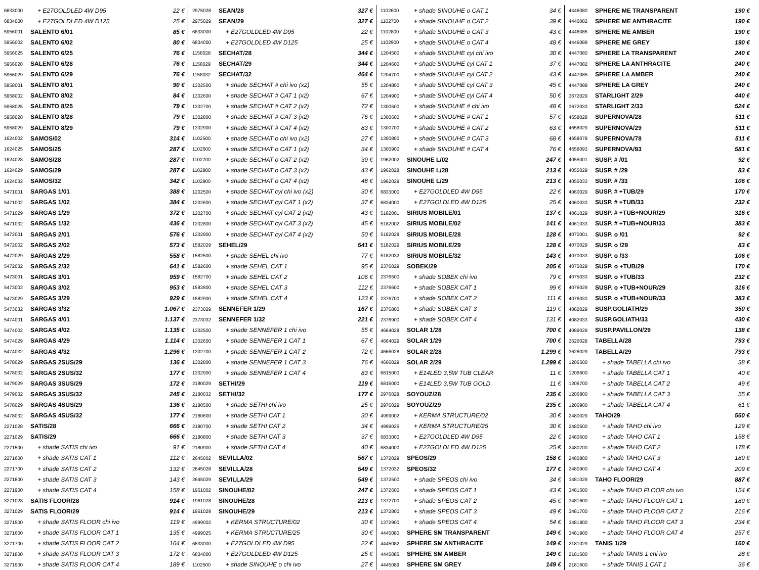| 6833000 | + E27GOLDLED 4W D95 | 22 € |
| 6834000 | + E27GOLDLED 4W D125 | 25 € |
| 5956001 | SALENTO 6/01 | 85 € |
| 5956002 | SALENTO 6/02 | 80 € |
| 5956025 | SALENTO 6/25 | 76 € |
| 5956028 | SALENTO 6/28 | 76 € |
| 5956029 | SALENTO 6/29 | 76 € |
| 5958001 | SALENTO 8/01 | 90 € |
| 5958002 | SALENTO 8/02 | 84 € |
| 5958025 | SALENTO 8/25 | 79 € |
| 5958028 | SALENTO 8/28 | 79 € |
| 5958029 | SALENTO 8/29 | 79 € |
| 1624002 | SAMOS/02 | 314 € |
| 1624025 | SAMOS/25 | 287 € |
| 1624028 | SAMOS/28 | 287 € |
| 1624029 | SAMOS/29 | 287 € |
| 1624032 | SAMOS/32 | 342 € |
| 5471001 | SARGAS 1/01 | 388 € |
| 5471002 | SARGAS 1/02 | 384 € |
| 5471029 | SARGAS 1/29 | 372 € |
| 5471032 | SARGAS 1/32 | 436 € |
| 5472001 | SARGAS 2/01 | 576 € |
| 5472002 | SARGAS 2/02 | 573 € |
| 5472029 | SARGAS 2/29 | 558 € |
| 5472032 | SARGAS 2/32 | 641 € |
| 5473001 | SARGAS 3/01 | 959 € |
| 5473002 | SARGAS 3/02 | 953 € |
| 5473029 | SARGAS 3/29 | 929 € |
| 5473032 | SARGAS 3/32 | 1.067 € |
| 5474001 | SARGAS 4/01 | 1.137 € |
| 5474002 | SARGAS 4/02 | 1.135 € |
| 5474029 | SARGAS 4/29 | 1.114 € |
| 5474032 | SARGAS 4/32 | 1.296 € |
| 5478029 | SARGAS 2SUS/29 | 136 € |
| 5478032 | SARGAS 2SUS/32 | 177 € |
| 5479029 | SARGAS 3SUS/29 | 172 € |
| 5479032 | SARGAS 3SUS/32 | 245 € |
| 5478029 | SARGAS 4SUS/29 | 136 € |
| 5478032 | SARGAS 4SUS/32 | 177 € |
| 2271028 | SATIS/28 | 666 € |
| 2271029 | SATIS/29 | 666 € |
| 2271500 | + shade SATIS chi ivo | 91 € |
| 2271600 | + shade SATIS CAT 1 | 112 € |
| 2271700 | + shade SATIS CAT 2 | 132 € |
| 2271800 | + shade SATIS CAT 3 | 143 € |
| 2271900 | + shade SATIS CAT 4 | 158 € |
| 3271028 | SATIS FLOOR/28 | 914 € |
| 3271029 | SATIS FLOOR/29 | 914 € |
| 3271500 | + shade SATIS FLOOR chi ivo | 119 € |
| 3271600 | + shade SATIS FLOOR CAT 1 | 135 € |
| 3271700 | + shade SATIS FLOOR CAT 2 | 164 € |
| 3271800 | + shade SATIS FLOOR CAT 3 | 172 € |
| 3271900 | + shade SATIS FLOOR CAT 4 | 189 € |
| 2975028 | SEAN/28 | 327 € |
| 2975029 | SEAN/29 | 327 € |
| 6833000 | + E27GOLDLED 4W D95 | 22 € |
| 6834000 | + E27GOLDLED 4W D125 | 25 € |
| 1158028 | SECHAT/28 | 344 € |
| 1158029 | SECHAT/29 | 344 € |
| 1158032 | SECHAT/32 | 464 € |
| 1302500 | + shade SECHAT # chi ivo (x2) | 55 € |
| 1302600 | + shade SECHAT # CAT 1 (x2) | 67 € |
| 1302700 | + shade SECHAT # CAT 2 (x2) | 72 € |
| 1302800 | + shade SECHAT # CAT 3 (x2) | 76 € |
| 1302900 | + shade SECHAT # CAT 4 (x2) | 83 € |
| 1102500 | + shade SECHAT o chi ivo (x2) | 27 € |
| 1102600 | + shade SECHAT o CAT 1 (x2) | 34 € |
| 1102700 | + shade SECHAT o CAT 2 (x2) | 39 € |
| 1102800 | + shade SECHAT o CAT 3 (x2) | 43 € |
| 1102900 | + shade SECHAT o CAT 4 (x2) | 48 € |
| 1202500 | + shade SECHAT cyl chi ivo (x2) | 30 € |
| 1202600 | + shade SECHAT cyl CAT 1 (x2) | 37 € |
| 1202700 | + shade SECHAT cyl CAT 2 (x2) | 43 € |
| 1202800 | + shade SECHAT cyl CAT 3 (x2) | 45 € |
| 1202900 | + shade SECHAT cyl CAT 4 (x2) | 50 € |
| 1582029 | SEHEL/29 | 541 € |
| 1582500 | + shade SEHEL chi ivo | 77 € |
| 1582600 | + shade SEHEL CAT 1 | 95 € |
| 1582700 | + shade SEHEL CAT 2 | 106 € |
| 1582800 | + shade SEHEL CAT 3 | 112 € |
| 1582900 | + shade SEHEL CAT 4 | 123 € |
| 2373029 | SENNEFER 1/29 | 167 € |
| 2373032 | SENNEFER 1/32 | 221 € |
| 1302500 | + shade SENNEFER 1 chi ivo | 55 € |
| 1302600 | + shade SENNEFER 1 CAT 1 | 67 € |
| 1302700 | + shade SENNEFER 1 CAT 2 | 72 € |
| 1302800 | + shade SENNEFER 1 CAT 3 | 76 € |
| 1302900 | + shade SENNEFER 1 CAT 4 | 83 € |
| 2180029 | SETHI/29 | 119 € |
| 2180032 | SETHI/32 | 177 € |
| 2180500 | + shade SETHI chi ivo | 25 € |
| 2180600 | + shade SETHI CAT 1 | 30 € |
| 2180700 | + shade SETHI CAT 2 | 34 € |
| 2180800 | + shade SETHI CAT 3 | 37 € |
| 2180900 | + shade SETHI CAT 4 | 40 € |
| 2645002 | SEVILLA/02 | 567 € |
| 2645028 | SEVILLA/28 | 549 € |
| 2645029 | SEVILLA/29 | 549 € |
| 1961002 | SINOUHE/02 | 247 € |
| 1961028 | SINOUHE/28 | 213 € |
| 1961029 | SINOUHE/29 | 213 € |
| 4999002 | + KERMA STRUCTURE/02 | 30 € |
| 4999025 | + KERMA STRUCTURE/25 | 30 € |
| 6833000 | + E27GOLDLED 4W D95 | 22 € |
| 6834000 | + E27GOLDLED 4W D125 | 25 € |
| 1102500 | + shade SINOUHE o chi ivo | 27 € |
| 1102600 | + shade SINOUHE o CAT 1 | 34 € |
| 1102700 | + shade SINOUHE o CAT 2 | 39 € |
| 1102800 | + shade SINOUHE o CAT 3 | 43 € |
| 1102900 | + shade SINOUHE o CAT 4 | 48 € |
| 1204500 | + shade SINOUHE cyl chi ivo | 30 € |
| 1204600 | + shade SINOUHE cyl CAT 1 | 37 € |
| 1204700 | + shade SINOUHE cyl CAT 2 | 43 € |
| 1204800 | + shade SINOUHE cyl CAT 3 | 45 € |
| 1204900 | + shade SINOUHE cyl CAT 4 | 50 € |
| 1300500 | + shade SINOUHE # chi ivo | 48 € |
| 1300600 | + shade SINOUHE # CAT 1 | 57 € |
| 1300700 | + shade SINOUHE # CAT 2 | 63 € |
| 1300800 | + shade SINOUHE # CAT 3 | 68 € |
| 1300900 | + shade SINOUHE # CAT 4 | 76 € |
| 1962002 | SINOUHE L/02 | 247 € |
| 1962028 | SINOUHE L/28 | 213 € |
| 1962029 | SINOUHE L/29 | 213 € |
| 6833000 | + E27GOLDLED 4W D95 | 22 € |
| 6834000 | + E27GOLDLED 4W D125 | 25 € |
| 5182001 | SIRIUS MOBILE/01 | 137 € |
| 5182002 | SIRIUS MOBILE/02 | 141 € |
| 5182028 | SIRIUS MOBILE/28 | 128 € |
| 5182029 | SIRIUS MOBILE/29 | 128 € |
| 5182032 | SIRIUS MOBILE/32 | 143 € |
| 2376029 | SOBEK/29 | 205 € |
| 2376500 | + shade SOBEK chi ivo | 79 € |
| 2376600 | + shade SOBEK CAT 1 | 99 € |
| 2376700 | + shade SOBEK CAT 2 | 111 € |
| 2376800 | + shade SOBEK CAT 3 | 119 € |
| 2376900 | + shade SOBEK CAT 4 | 131 € |
| 4664028 | SOLAR 1/28 | 700 € |
| 4664029 | SOLAR 1/29 | 700 € |
| 4666028 | SOLAR 2/28 | 1.299 € |
| 4666029 | SOLAR 2/29 | 1.299 € |
| 6815000 | + E14LED 3,5W TUB CLEAR | 11 € |
| 6816000 | + E14LED 3,5W TUB GOLD | 11 € |
| 2976028 | SOYOUZ/28 | 235 € |
| 2976029 | SOYOUZ/29 | 235 € |
| 4999002 | + KERMA STRUCTURE/02 | 30 € |
| 4999025 | + KERMA STRUCTURE/25 | 30 € |
| 6833000 | + E27GOLDLED 4W D95 | 22 € |
| 6834000 | + E27GOLDLED 4W D125 | 25 € |
| 1372029 | SPEOS/29 | 158 € |
| 1372032 | SPEOS/32 | 177 € |
| 1372500 | + shade SPEOS chi ivo | 34 € |
| 1372600 | + shade SPEOS CAT 1 | 43 € |
| 1372700 | + shade SPEOS CAT 2 | 45 € |
| 1372800 | + shade SPEOS CAT 3 | 49 € |
| 1372900 | + shade SPEOS CAT 4 | 54 € |
| 4445080 | SPHERE SM TRANSPARENT | 149 € |
| 4445082 | SPHERE SM ANTHRACITE | 149 € |
| 4445085 | SPHERE SM AMBER | 149 € |
| 4445089 | SPHERE SM GREY | 149 € |
| 4446080 | SPHERE ME TRANSPARENT | 190 € |
| 4446082 | SPHERE ME ANTHRACITE | 190 € |
| 4446085 | SPHERE ME AMBER | 190 € |
| 4446089 | SPHERE ME GREY | 190 € |
| 4447080 | SPHERE LA TRANSPARENT | 240 € |
| 4447082 | SPHERE LA ANTHRACITE | 240 € |
| 4447085 | SPHERE LA AMBER | 240 € |
| 4447089 | SPHERE LA GREY | 240 € |
| 3672029 | STARLIGHT 2/29 | 440 € |
| 3672033 | STARLIGHT 2/33 | 524 € |
| 4658028 | SUPERNOVA/28 | 511 € |
| 4658029 | SUPERNOVA/29 | 511 € |
| 4658078 | SUPERNOVA/78 | 511 € |
| 4658093 | SUPERNOVA/93 | 581 € |
| 4055001 | SUSP. # /01 | 92 € |
| 4055029 | SUSP. # /29 | 83 € |
| 4055033 | SUSP. # /33 | 106 € |
| 4060029 | SUSP. # +TUB/29 | 170 € |
| 4060033 | SUSP. # +TUB/33 | 232 € |
| 4061029 | SUSP. # +TUB+NOUR/29 | 316 € |
| 4061033 | SUSP. # +TUB+NOUR/33 | 383 € |
| 4070001 | SUSP. o /01 | 92 € |
| 4070029 | SUSP. o /29 | 83 € |
| 4070033 | SUSP. o /33 | 106 € |
| 4075029 | SUSP. o +TUB/29 | 170 € |
| 4075033 | SUSP. o +TUB/33 | 232 € |
| 4076029 | SUSP. o +TUB+NOUR/29 | 316 € |
| 4076033 | SUSP. o +TUB+NOUR/33 | 383 € |
| 4082029 | SUSP.GOLIATH/29 | 350 € |
| 4082033 | SUSP.GOLIATH/33 | 430 € |
| 4089029 | SUSP.PAVILLON/29 | 138 € |
| 3626028 | TABELLA/28 | 793 € |
| 3626029 | TABELLA/29 | 793 € |
| 1206500 | + shade TABELLA chi ivo | 38 € |
| 1206600 | + shade TABELLA CAT 1 | 40 € |
| 1206700 | + shade TABELLA CAT 2 | 49 € |
| 1206800 | + shade TABELLA CAT 3 | 55 € |
| 1206900 | + shade TABELLA CAT 4 | 61 € |
| 2480029 | TAHO/29 | 560 € |
| 2480500 | + shade TAHO chi ivo | 129 € |
| 2480600 | + shade TAHO CAT 1 | 158 € |
| 2480700 | + shade TAHO CAT 2 | 178 € |
| 2480800 | + shade TAHO CAT 3 | 189 € |
| 2480900 | + shade TAHO CAT 4 | 209 € |
| 3481029 | TAHO FLOOR/29 | 887 € |
| 3481500 | + shade TAHO FLOOR chi ivo | 154 € |
| 3481600 | + shade TAHO FLOOR CAT 1 | 189 € |
| 3481700 | + shade TAHO FLOOR CAT 2 | 216 € |
| 3481800 | + shade TAHO FLOOR CAT 3 | 234 € |
| 3481900 | + shade TAHO FLOOR CAT 4 | 257 € |
| 2181029 | TANIS 1/29 | 160 € |
| 2181500 | + shade TANIS 1 chi ivo | 28 € |
| 2181600 | + shade TANIS 1 CAT 1 | 36 € |